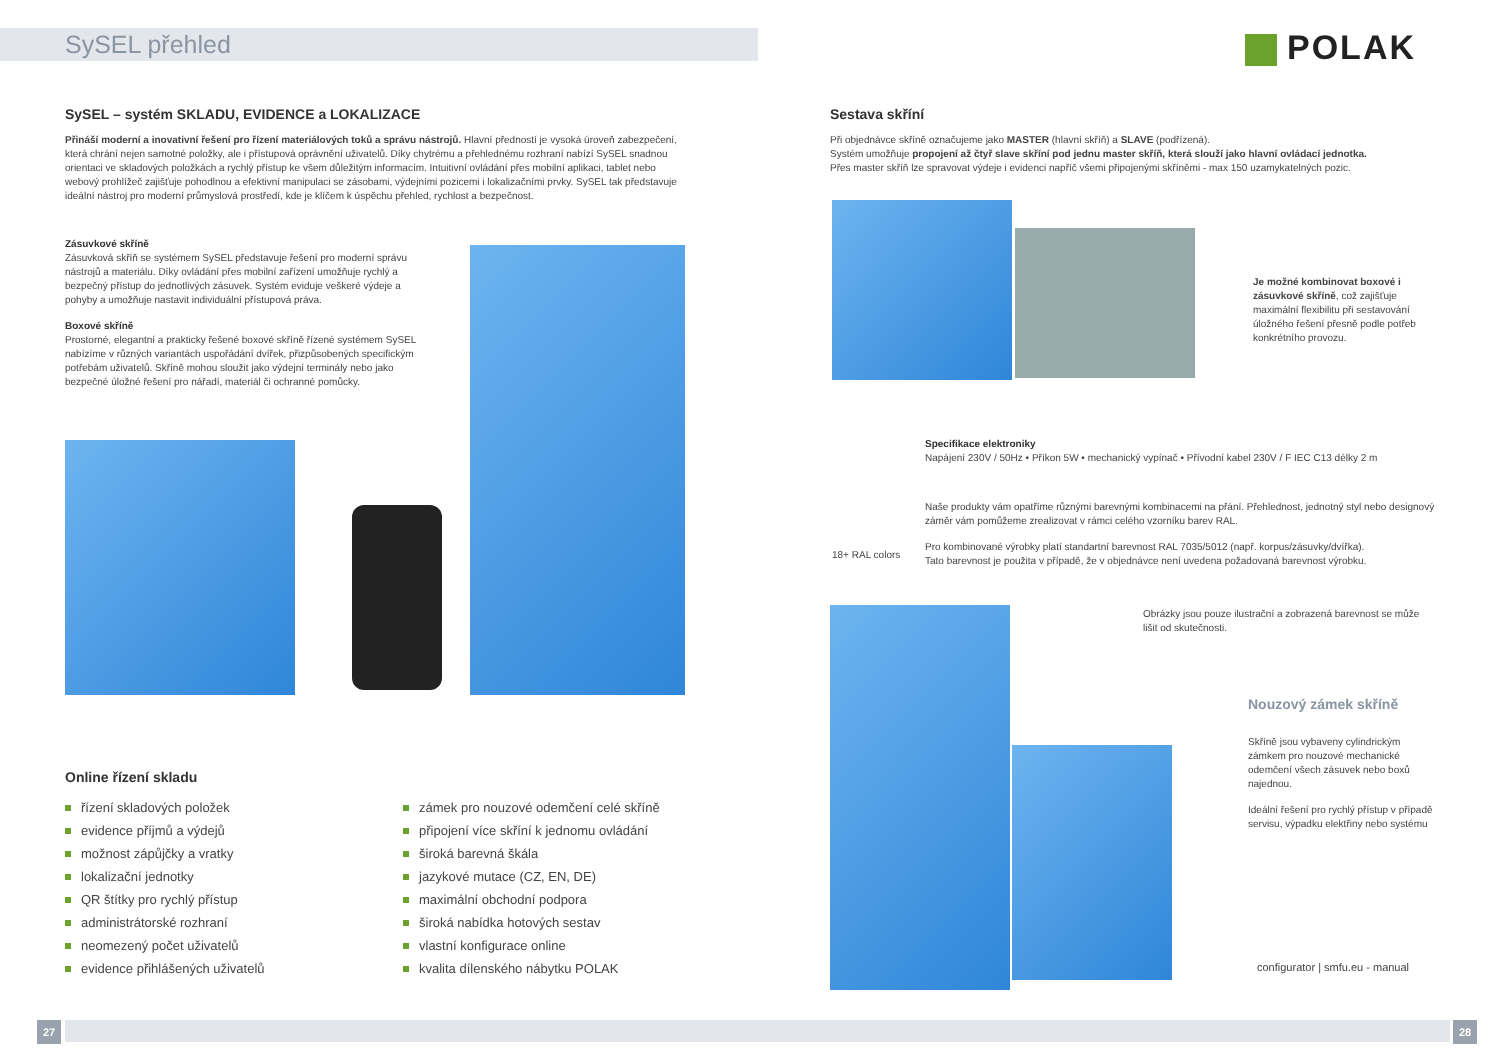SySEL přehled POLAK
SySEL – systém SKLADU, EVIDENCE a LOKALIZACE
Přináší moderní a inovativní řešení pro řízení materiálových toků a správu nástrojů. Hlavní předností je vysoká úroveň zabezpečení, která chrání nejen samotné položky, ale i přístupová oprávnění uživatelů. Díky chytrému a přehlednému rozhraní nabízí SySEL snadnou orientaci ve skladových položkách a rychlý přístup ke všem důležitým informacím. Intuitivní ovládání přes mobilní aplikaci, tablet nebo webový prohlížeč zajišťuje pohodlnou a efektivní manipulaci se zásobami, výdejními pozicemi i lokalizačními prvky. SySEL tak představuje ideální nástroj pro moderní průmyslová prostředí, kde je klíčem k úspěchu přehled, rychlost a bezpečnost.
Zásuvkové skříně
Zásuvková skříň se systémem SySEL představuje řešení pro moderní správu nástrojů a materiálu. Díky ovládání přes mobilní zařízení umožňuje rychlý a bezpečný přístup do jednotlivých zásuvek. Systém eviduje veškeré výdeje a pohyby a umožňuje nastavit individuální přístupová práva.
Boxové skříně
Prostorné, elegantní a prakticky řešené boxové skříně řízené systémem SySEL nabízíme v různých variantách uspořádání dvířek, přizpůsobených specifickým potřebám uživatelů. Skříně mohou sloužit jako výdejní terminály nebo jako bezpečné úložné řešení pro nářadí, materiál či ochranné pomůcky.
Online řízení skladu
řízení skladových položek
evidence příjmů a výdejů
možnost zápůjčky a vratky
lokalizační jednotky
QR štítky pro rychlý přístup
administrátorské rozhraní
neomezený počet uživatelů
evidence přihlášených uživatelů
zámek pro nouzové odemčení celé skříně
připojení více skříní k jednomu ovládání
široká barevná škála
jazykové mutace (CZ, EN, DE)
maximální obchodní podpora
široká nabídka hotových sestav
vlastní konfigurace online
kvalita dílenského nábytku POLAK
Sestava skříní
Při objednávce skříně označujeme jako MASTER (hlavní skříň) a SLAVE (podřízená).
Systém umožňuje propojení až čtyř slave skříní pod jednu master skříň, která slouží jako hlavní ovládací jednotka.
Přes master skříň lze spravovat výdeje i evidenci napříč všemi připojenými skříněmi - max 150 uzamykatelných pozic.
Je možné kombinovat boxové i zásuvkové skříně, což zajišťuje maximální flexibilitu při sestavování úložného řešení přesně podle potřeb konkrétního provozu.
Specifikace elektroniky
Napájení 230V / 50Hz • Příkon 5W • mechanický vypínač • Přívodní kabel 230V / F IEC C13 délky 2 m
18+ RAL colors
Naše produkty vám opatříme různými barevnými kombinacemi na přání. Přehlednost, jednotný styl nebo designový záměr vám pomůžeme zrealizovat v rámci celého vzorníku barev RAL.
Pro kombinované výrobky platí standartní barevnost RAL 7035/5012 (např. korpus/zásuvky/dvířka).
Tato barevnost je použita v případě, že v objednávce není uvedena požadovaná barevnost výrobku.
Obrázky jsou pouze ilustrační a zobrazená barevnost se může lišit od skutečnosti.
Nouzový zámek skříně
Skříně jsou vybaveny cylindrickým zámkem pro nouzové mechanické odemčení všech zásuvek nebo boxů najednou.
Ideální řešení pro rychlý přístup v případě servisu, výpadku elektřiny nebo systému
configurator | smfu.eu - manual
27 28